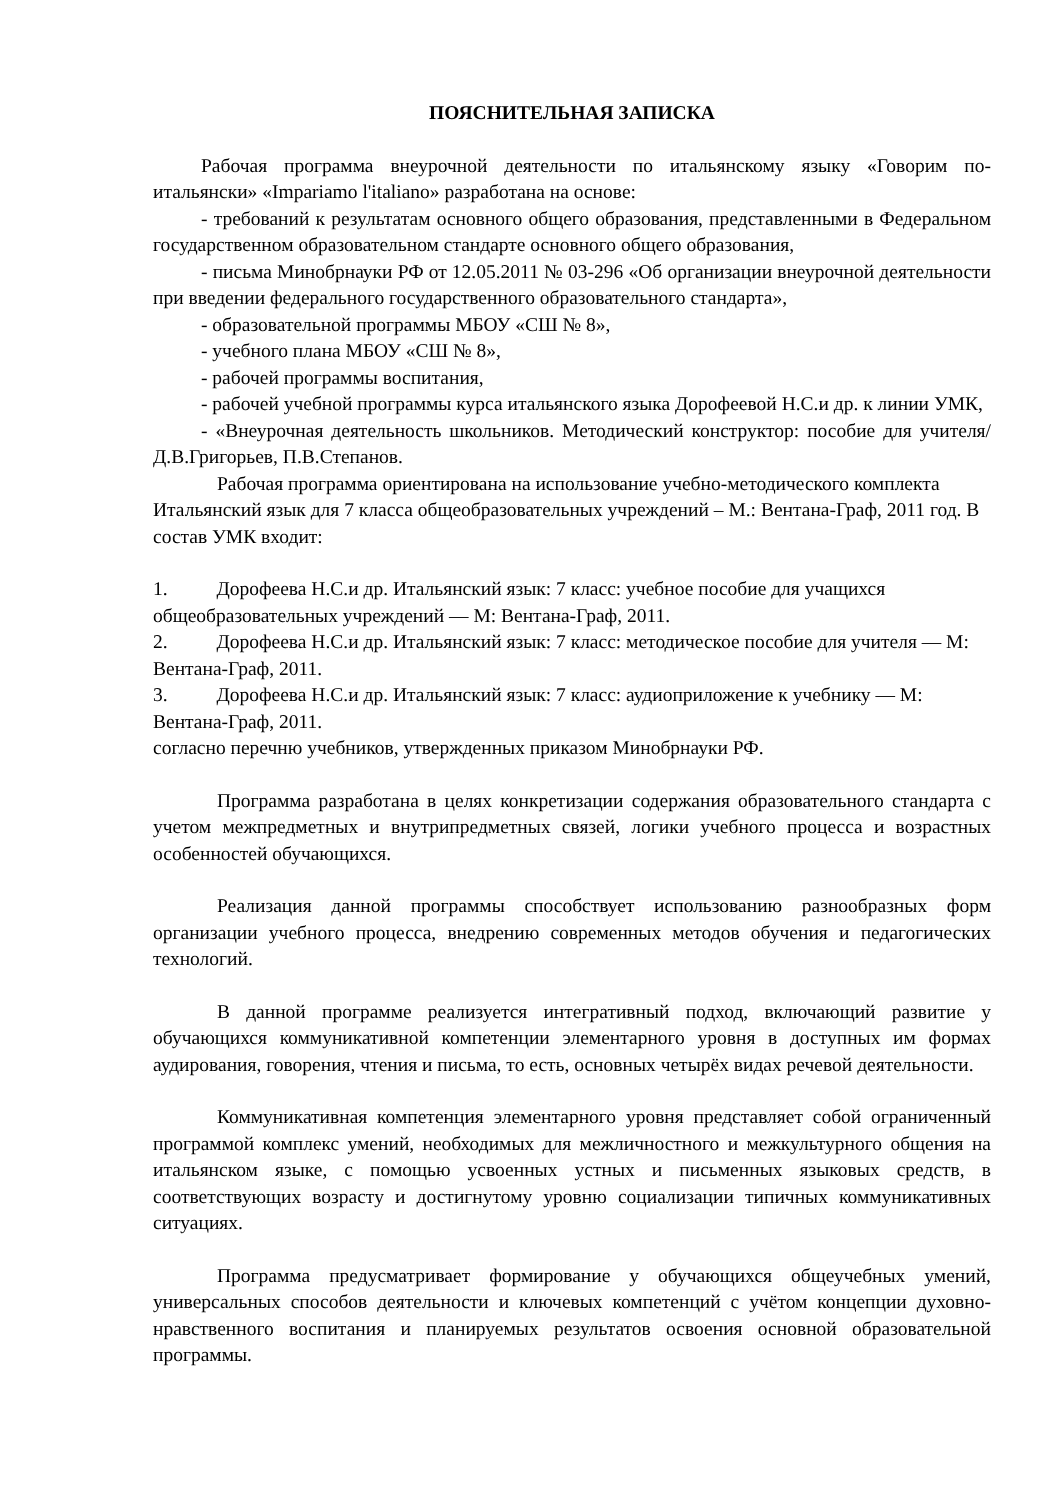ПОЯСНИТЕЛЬНАЯ ЗАПИСКА
Рабочая программа внеурочной деятельности по итальянскому языку «Говорим по-итальянски» «Impariamo l'italiano» разработана на основе:
- требований к результатам основного общего образования, представленными в Федеральном государственном образовательном стандарте основного общего образования,
- письма Минобрнауки РФ от 12.05.2011 № 03-296 «Об организации внеурочной деятельности при введении федерального государственного образовательного стандарта»,
- образовательной программы МБОУ «СШ № 8»,
- учебного плана МБОУ «СШ № 8»,
- рабочей программы воспитания,
- рабочей учебной программы курса итальянского языка Дорофеевой Н.С.и др. к линии УМК,
- «Внеурочная деятельность школьников. Методический конструктор: пособие для учителя/Д.В.Григорьев, П.В.Степанов.
Рабочая программа ориентирована на использование учебно-методического комплекта Итальянский язык для 7 класса общеобразовательных учреждений – М.: Вентана-Граф, 2011 год. В состав УМК входит:
1. Дорофеева Н.С.и др. Итальянский язык: 7 класс: учебное пособие для учащихся общеобразовательных учреждений — М: Вентана-Граф, 2011.
2. Дорофеева Н.С.и др. Итальянский язык: 7 класс: методическое пособие для учителя — М: Вентана-Граф, 2011.
3. Дорофеева Н.С.и др. Итальянский язык: 7 класс: аудиоприложение к учебнику — М: Вентана-Граф, 2011.
согласно перечню учебников, утвержденных приказом Минобрнауки РФ.
Программа разработана в целях конкретизации содержания образовательного стандарта с учетом межпредметных и внутрипредметных связей, логики учебного процесса и возрастных особенностей обучающихся.
Реализация данной программы способствует использованию разнообразных форм организации учебного процесса, внедрению современных методов обучения и педагогических технологий.
В данной программе реализуется интегративный подход, включающий развитие у обучающихся коммуникативной компетенции элементарного уровня в доступных им формах аудирования, говорения, чтения и письма, то есть, основных четырёх видах речевой деятельности.
Коммуникативная компетенция элементарного уровня представляет собой ограниченный программой комплекс умений, необходимых для межличностного и межкультурного общения на итальянском языке, с помощью усвоенных устных и письменных языковых средств, в соответствующих возрасту и достигнутому уровню социализации типичных коммуникативных ситуациях.
Программа предусматривает формирование у обучающихся общеучебных умений, универсальных способов деятельности и ключевых компетенций с учётом концепции духовно-нравственного воспитания и планируемых результатов освоения основной образовательной программы.